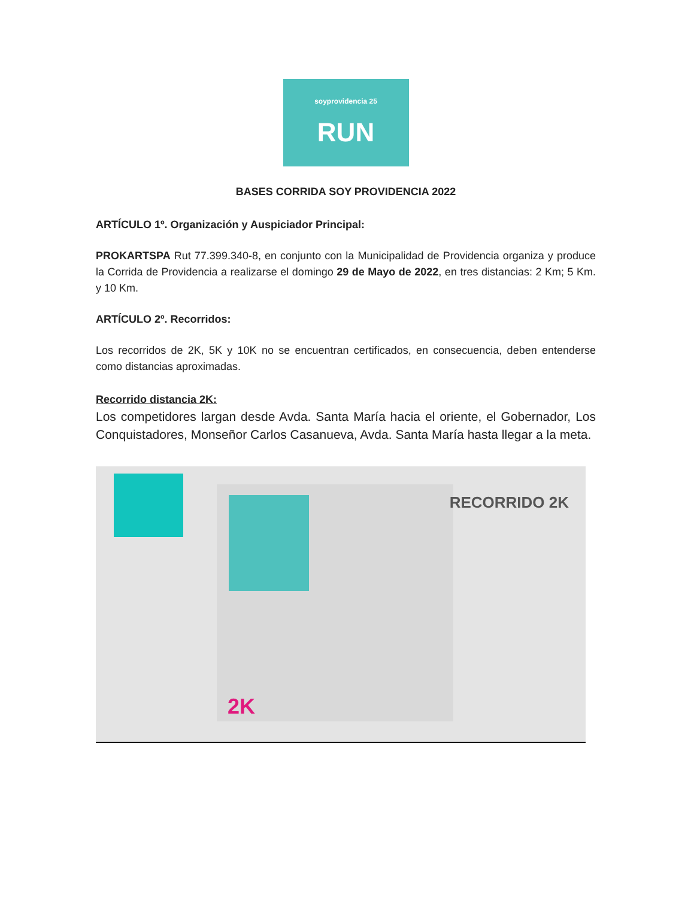soyprovidencia 25
RUN
BASES CORRIDA SOY PROVIDENCIA 2022
ARTÍCULO 1º. Organización y Auspiciador Principal:
PROKARTSPA Rut 77.399.340-8, en conjunto con la Municipalidad de Providencia organiza y produce la Corrida de Providencia a realizarse el domingo 29 de Mayo de 2022, en tres distancias: 2 Km; 5 Km. y 10 Km.
ARTÍCULO 2º. Recorridos:
Los recorridos de 2K, 5K y 10K no se encuentran certificados, en consecuencia, deben entenderse como distancias aproximadas.
Recorrido distancia 2K:
Los competidores largan desde Avda. Santa María hacia el oriente, el Gobernador, Los Conquistadores, Monseñor Carlos Casanueva, Avda. Santa María hasta llegar a la meta.
RECORRIDO 2K
2K